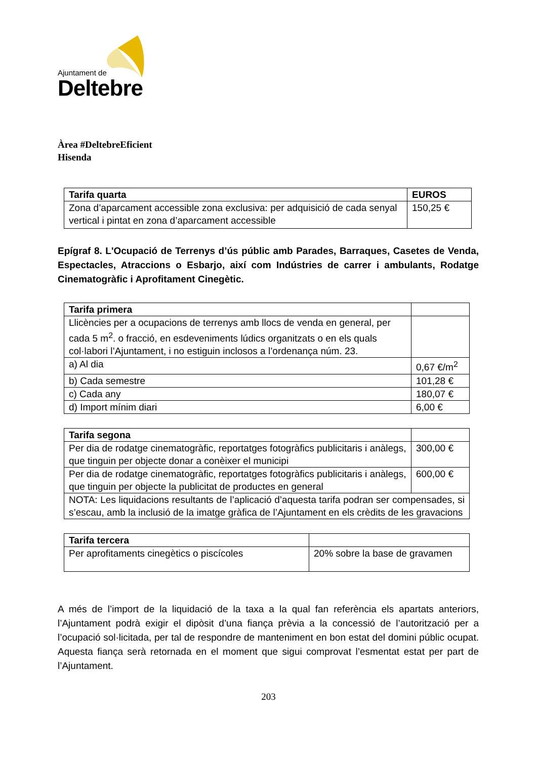Ajuntament de
Deltebre
Àrea #DeltebreEficient
Hisenda
| Tarifa quarta | EUROS |
| Zona d’aparcament accessible zona exclusiva: per adquisició de cada senyal vertical i pintat en zona d’aparcament accessible | 150,25 € |
Epígraf 8. L'Ocupació de Terrenys d’ús públic amb Parades, Barraques, Casetes de Venda, Espectacles, Atraccions o Esbarjo, així com Indústries de carrer i ambulants, Rodatge Cinematogràfic i Aprofitament Cinegètic.
| Tarifa primera | |
| Llicències per a ocupacions de terrenys amb llocs de venda en general, per cada 5 m<sup>2</sup>. o fracció, en esdeveniments lúdics organitzats o en els quals col·labori l’Ajuntament, i no estiguin inclosos a l’ordenança núm. 23. | |
| a) Al dia | 0,67 €/m<sup>2</sup> |
| b) Cada semestre | 101,28 € |
| c) Cada any | 180,07 € |
| d) Import mínim diari | 6,00 € |
| Tarifa segona | |
| Per dia de rodatge cinematogràfic, reportatges fotogràfics publicitaris i anàlegs, que tinguin per objecte donar a conèixer el municipi | 300,00 € |
| Per dia de rodatge cinematogràfic, reportatges fotogràfics publicitaris i anàlegs, que tinguin per objecte la publicitat de productes en general | 600,00 € |
| NOTA: Les liquidacions resultants de l’aplicació d’aquesta tarifa podran ser compensades, si s’escau, amb la inclusió de la imatge gràfica de l’Ajuntament en els crèdits de les gravacions | |
| Tarifa tercera | |
| Per aprofitaments cinegètics o piscícoles | 20% sobre la base de gravamen |
A més de l’import de la liquidació de la taxa a la qual fan referència els apartats anteriors, l’Ajuntament podrà exigir el dipòsit d’una fiança prèvia a la concessió de l’autorització per a l’ocupació sol·licitada, per tal de respondre de manteniment en bon estat del domini públic ocupat. Aquesta fiança serà retornada en el moment que sigui comprovat l’esmentat estat per part de l’Ajuntament.
203